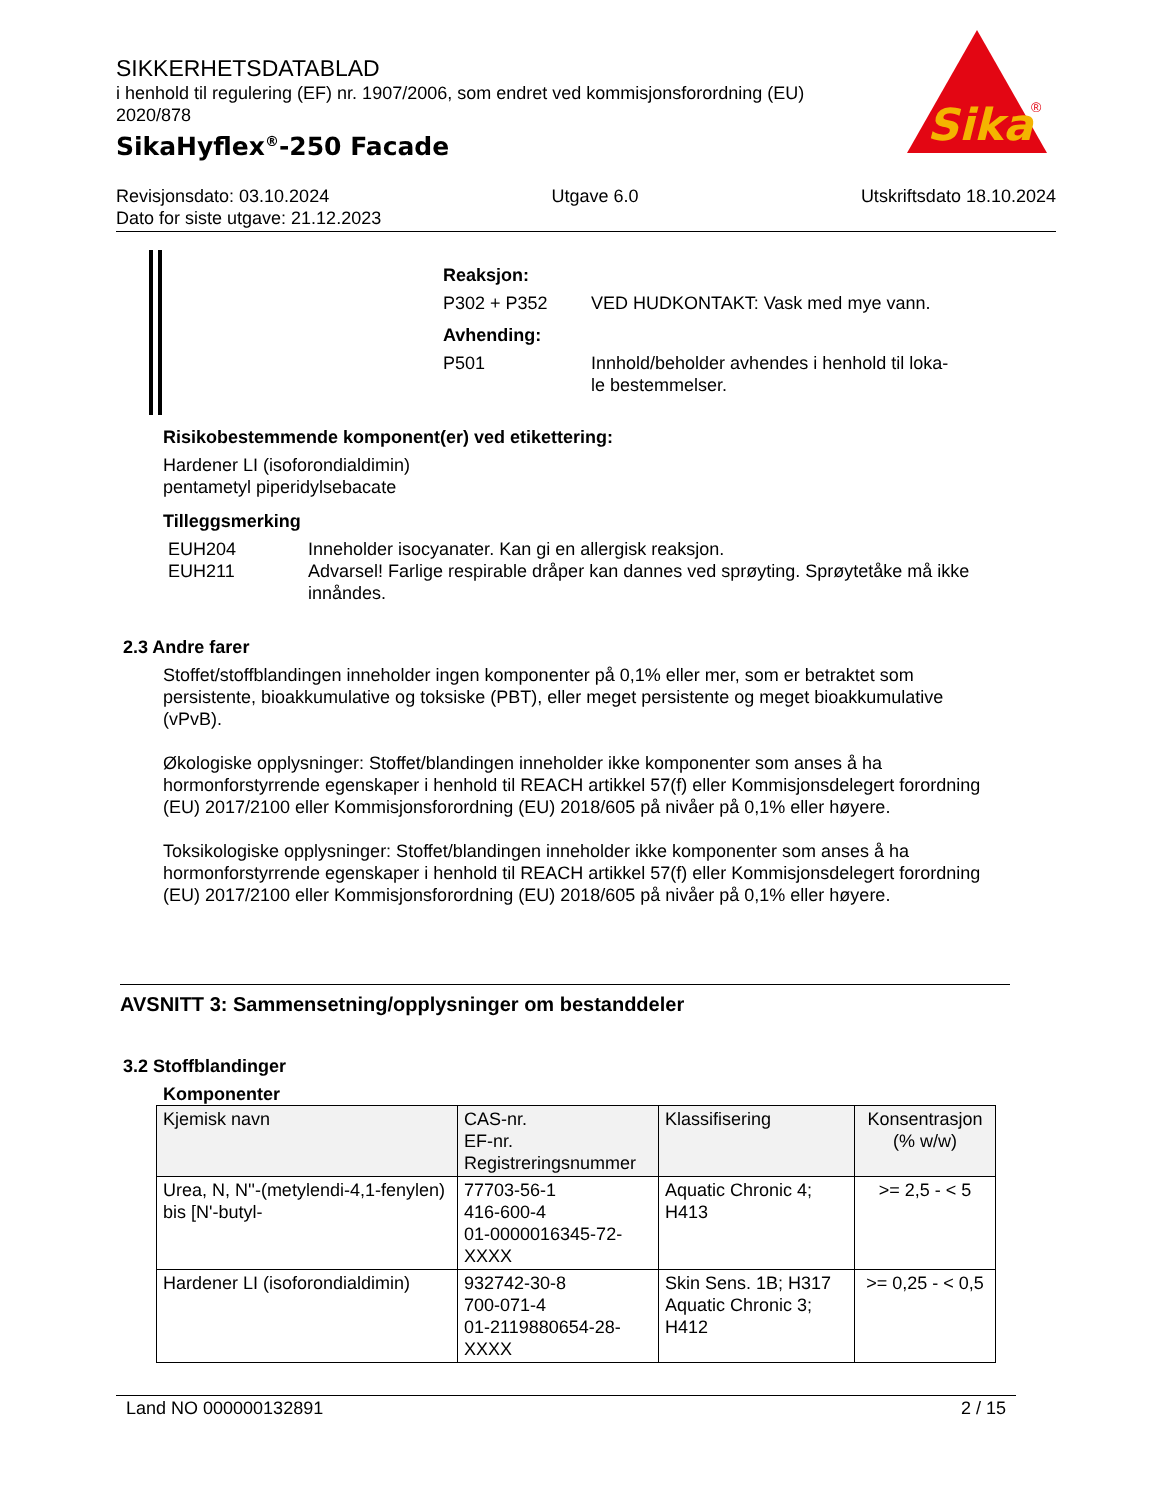SIKKERHETSDATABLAD
i henhold til regulering (EF) nr. 1907/2006, som endret ved kommisjonsforordning (EU) 2020/878
SikaHyflex<sup>®</sup>-250 Facade
Sika
®
Revisjonsdato: 03.10.2024 Utgave 6.0 Utskriftsdato 18.10.2024
Dato for siste utgave: 21.12.2023
Reaksjon:
P302 + P352 VED HUDKONTAKT: Vask med mye vann.
Avhending:
P501 Innhold/beholder avhendes i henhold til loka-
le bestemmelser.
Risikobestemmende komponent(er) ved etikettering:
Hardener LI (isoforondialdimin)
pentametyl piperidylsebacate
Tilleggsmerking
EUH204 Inneholder isocyanater. Kan gi en allergisk reaksjon.
EUH211 Advarsel! Farlige respirable dråper kan dannes ved sprøyting. Sprøytetåke må ikke innåndes.
2.3 Andre farer
Stoffet/stoffblandingen inneholder ingen komponenter på 0,1% eller mer, som er betraktet som persistente, bioakkumulative og toksiske (PBT), eller meget persistente og meget bioakkumulative (vPvB).
Økologiske opplysninger: Stoffet/blandingen inneholder ikke komponenter som anses å ha hormonforstyrrende egenskaper i henhold til REACH artikkel 57(f) eller Kommisjonsdelegert forordning (EU) 2017/2100 eller Kommisjonsforordning (EU) 2018/605 på nivåer på 0,1% eller høyere.
Toksikologiske opplysninger: Stoffet/blandingen inneholder ikke komponenter som anses å ha hormonforstyrrende egenskaper i henhold til REACH artikkel 57(f) eller Kommisjonsdelegert forordning (EU) 2017/2100 eller Kommisjonsforordning (EU) 2018/605 på nivåer på 0,1% eller høyere.
AVSNITT 3: Sammensetning/opplysninger om bestanddeler
3.2 Stoffblandinger
Komponenter
| Kjemisk navn | CAS-nr. EF-nr. Registreringsnummer | Klassifisering | Konsentrasjon (% w/w) |
| --- | --- | --- | --- |
| Urea, N, N''-(metylendi-4,1-fenylen) bis [N'-butyl- | 77703-56-1 416-600-4 01-0000016345-72-XXXX | Aquatic Chronic 4; H413 | >= 2,5 - < 5 |
| Hardener LI (isoforondialdimin) | 932742-30-8 700-071-4 01-2119880654-28-XXXX | Skin Sens. 1B; H317 Aquatic Chronic 3; H412 | >= 0,25 - < 0,5 |
Land NO 000000132891 2 / 15